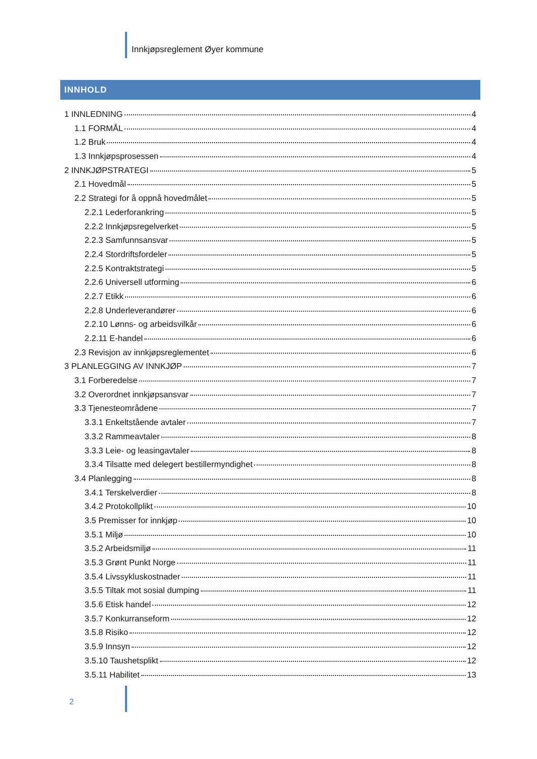Innkjøpsreglement Øyer kommune
INNHOLD
1 INNLEDNING 4
1.1 FORMÅL 4
1.2 Bruk 4
1.3 Innkjøpsprosessen 4
2 INNKJØPSTRATEGI 5
2.1 Hovedmål 5
2.2 Strategi for å oppnå hovedmålet 5
2.2.1 Lederforankring 5
2.2.2 Innkjøpsregelverket 5
2.2.3 Samfunnsansvar 5
2.2.4 Stordriftsfordeler 5
2.2.5 Kontraktstrategi 5
2.2.6 Universell utforming 6
2.2.7 Etikk 6
2.2.8 Underleverandører 6
2.2.10 Lønns- og arbeidsvilkår 6
2.2.11 E-handel 6
2.3 Revisjon av innkjøpsreglementet 6
3 PLANLEGGING AV INNKJØP 7
3.1 Forberedelse 7
3.2 Overordnet innkjøpsansvar 7
3.3 Tjenesteområdene 7
3.3.1 Enkeltstående avtaler 7
3.3.2 Rammeavtaler 8
3.3.3 Leie- og leasingavtaler 8
3.3.4 Tilsatte med delegert bestillermyndighet 8
3.4 Planlegging 8
3.4.1 Terskelverdier 8
3.4.2 Protokollplikt 10
3.5 Premisser for innkjøp 10
3.5.1 Miljø 10
3.5.2 Arbeidsmiljø 11
3.5.3 Grønt Punkt Norge 11
3.5.4 Livssykluskostnader 11
3.5.5 Tiltak mot sosial dumping 11
3.5.6 Etisk handel 12
3.5.7 Konkurranseform 12
3.5.8 Risiko 12
3.5.9 Innsyn 12
3.5.10 Taushetsplikt 12
3.5.11 Habilitet 13
2